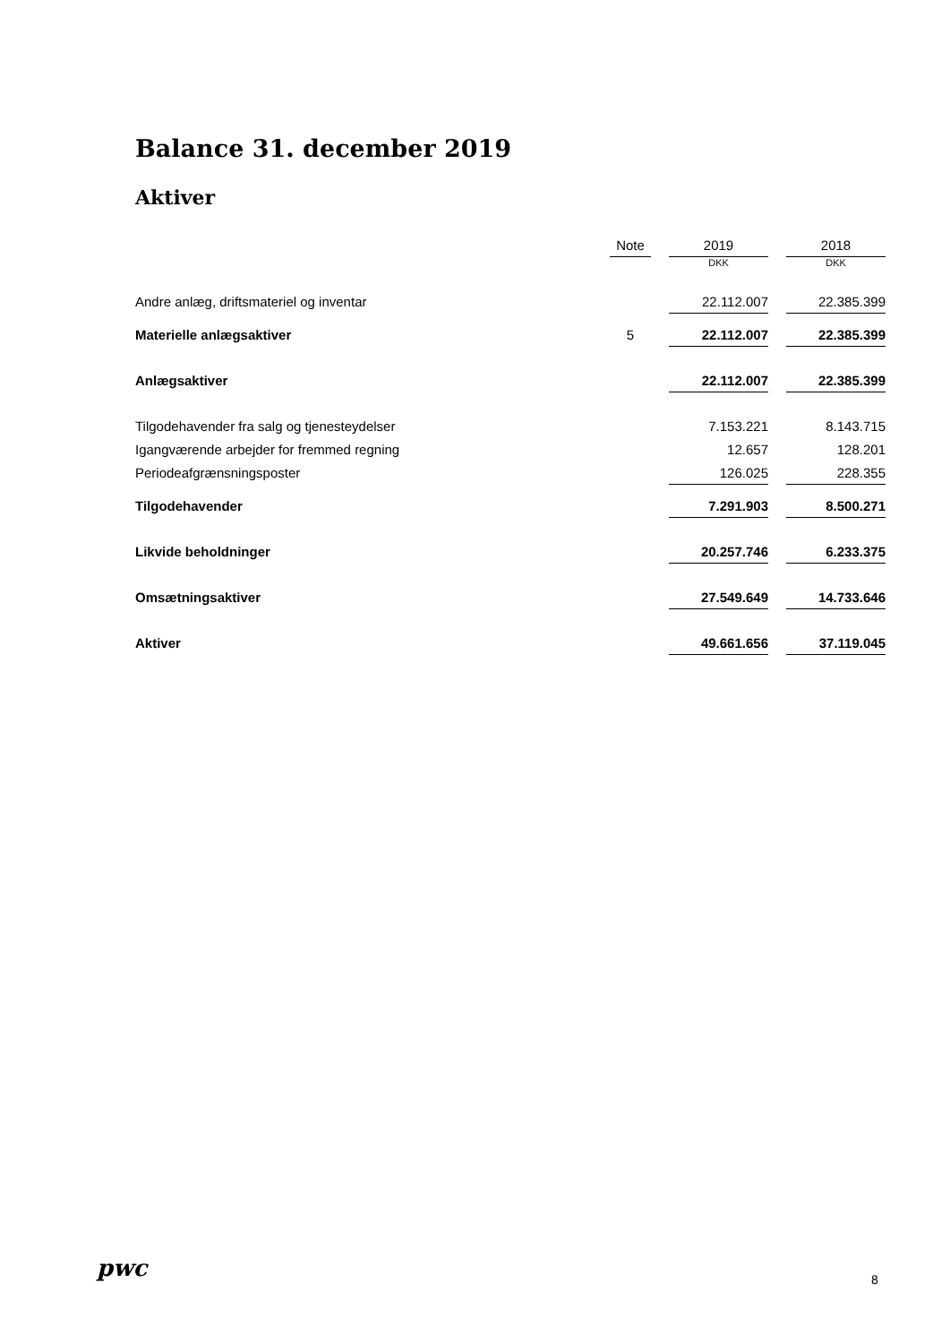Balance 31. december 2019
Aktiver
| | Note | | 2019 | | 2018 |
| --- | --- | --- | --- | --- | --- |
| | | | DKK | | DKK |
| Andre anlæg, driftsmateriel og inventar | | | 22.112.007 | | 22.385.399 |
| Materielle anlægsaktiver | 5 | | 22.112.007 | | 22.385.399 |
| Anlægsaktiver | | | 22.112.007 | | 22.385.399 |
| Tilgodehavender fra salg og tjenesteydelser | | | 7.153.221 | | 8.143.715 |
| Igangværende arbejder for fremmed regning | | | 12.657 | | 128.201 |
| Periodeafgrænsningsposter | | | 126.025 | | 228.355 |
| Tilgodehavender | | | 7.291.903 | | 8.500.271 |
| Likvide beholdninger | | | 20.257.746 | | 6.233.375 |
| Omsætningsaktiver | | | 27.549.649 | | 14.733.646 |
| Aktiver | | | 49.661.656 | | 37.119.045 |
pwc 8